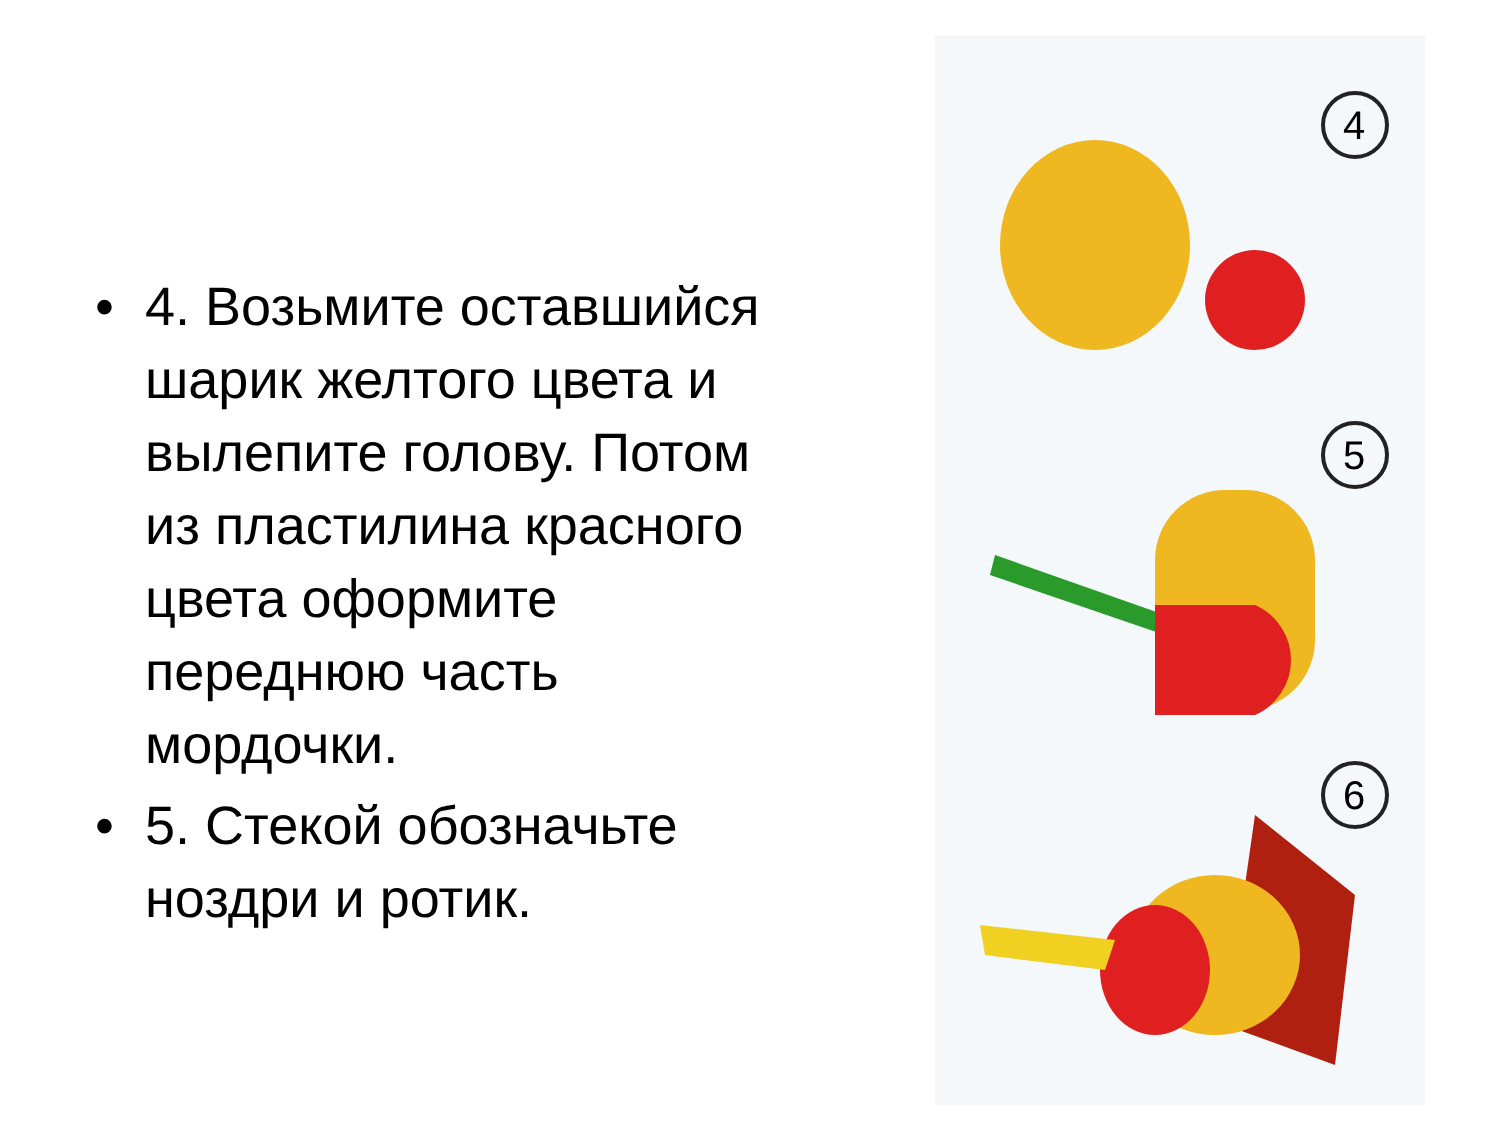• 4. Возьмите оставшийся шарик желтого цвета и вылепите голову. Потом из пластилина красного цвета оформите переднюю часть мордочки.
• 5. Стекой обозначьте ноздри и ротик.
4
5
6